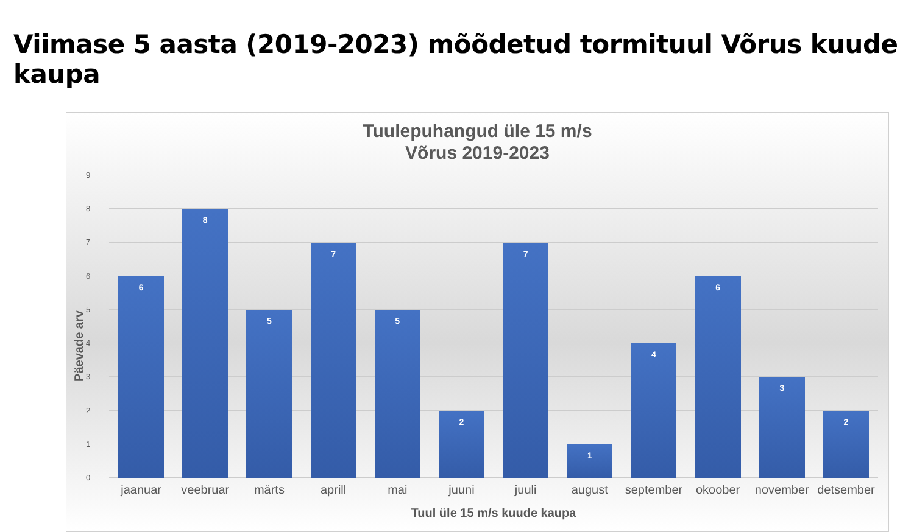Viimase 5 aasta (2019-2023) mõõdetud tormituul Võrus kuude kaupa
Tuulepuhangud üle 15 m/s
Võrus 2019-2023
Päevade arv
0
1
2
3
4
5
6
7
8
9
6
8
5
7
5
2
7
1
4
6
3
2
jaanuar veebruar märts aprill mai juuni juuli august september okoober november detsember
Tuul üle 15 m/s kuude kaupa